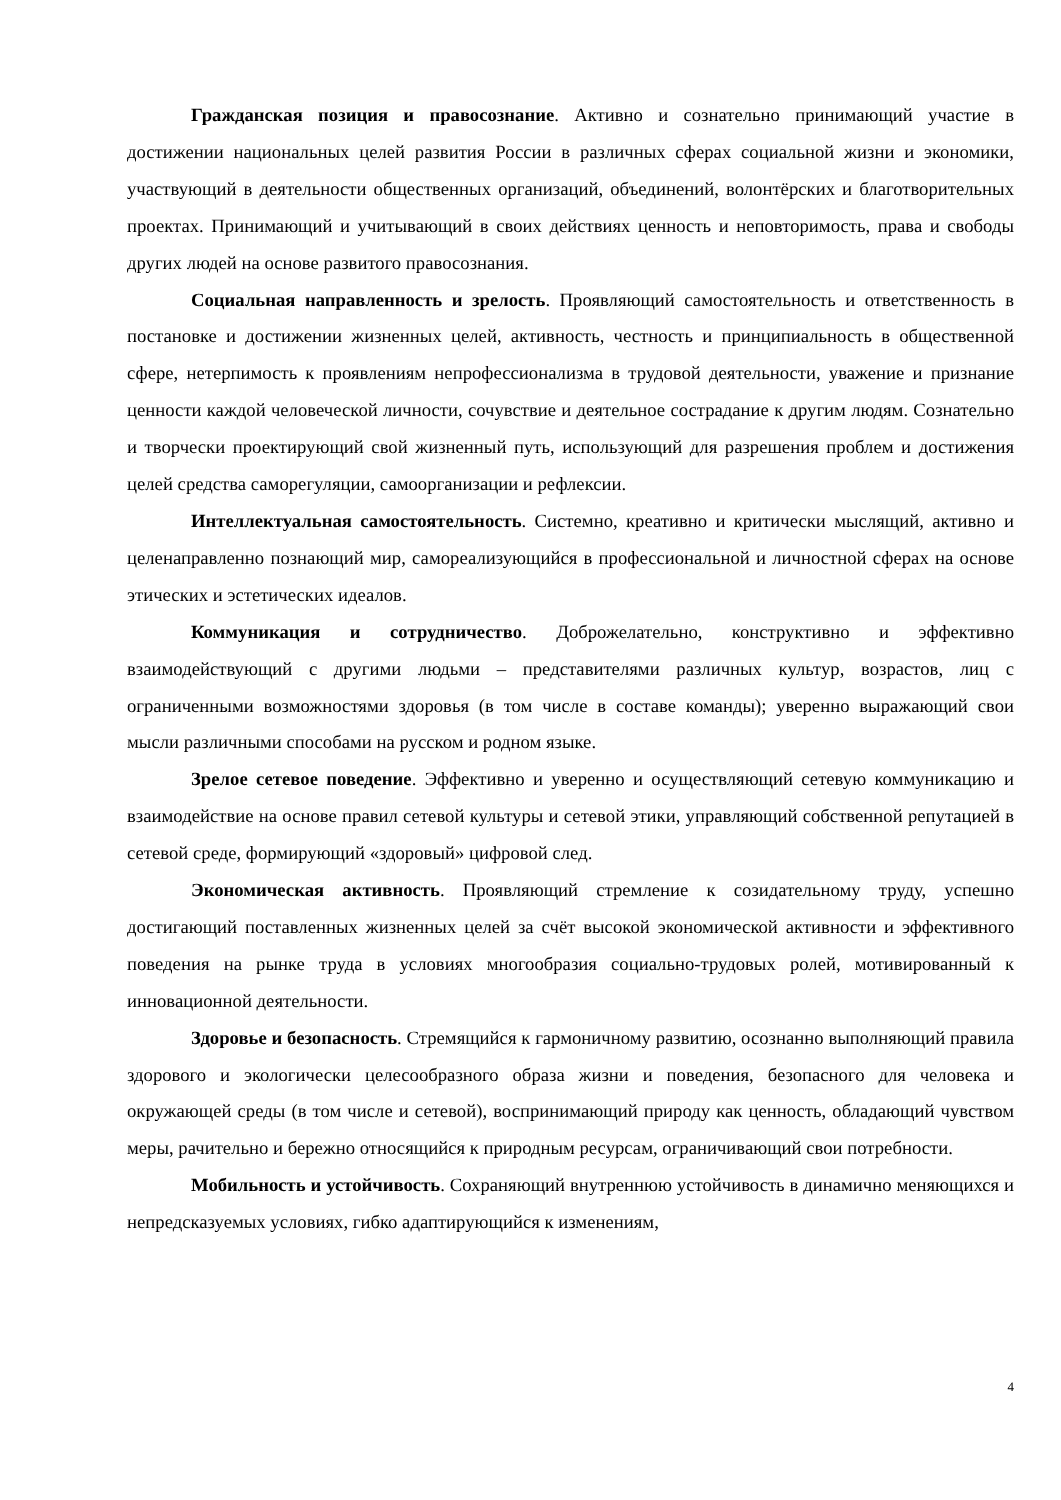Гражданская позиция и правосознание. Активно и сознательно принимающий участие в достижении национальных целей развития России в различных сферах социальной жизни и экономики, участвующий в деятельности общественных организаций, объединений, волонтёрских и благотворительных проектах. Принимающий и учитывающий в своих действиях ценность и неповторимость, права и свободы других людей на основе развитого правосознания.
Социальная направленность и зрелость. Проявляющий самостоятельность и ответственность в постановке и достижении жизненных целей, активность, честность и принципиальность в общественной сфере, нетерпимость к проявлениям непрофессионализма в трудовой деятельности, уважение и признание ценности каждой человеческой личности, сочувствие и деятельное сострадание к другим людям. Сознательно и творчески проектирующий свой жизненный путь, использующий для разрешения проблем и достижения целей средства саморегуляции, самоорганизации и рефлексии.
Интеллектуальная самостоятельность. Системно, креативно и критически мыслящий, активно и целенаправленно познающий мир, самореализующийся в профессиональной и личностной сферах на основе этических и эстетических идеалов.
Коммуникация и сотрудничество. Доброжелательно, конструктивно и эффективно взаимодействующий с другими людьми – представителями различных культур, возрастов, лиц с ограниченными возможностями здоровья (в том числе в составе команды); уверенно выражающий свои мысли различными способами на русском и родном языке.
Зрелое сетевое поведение. Эффективно и уверенно и осуществляющий сетевую коммуникацию и взаимодействие на основе правил сетевой культуры и сетевой этики, управляющий собственной репутацией в сетевой среде, формирующий «здоровый» цифровой след.
Экономическая активность. Проявляющий стремление к созидательному труду, успешно достигающий поставленных жизненных целей за счёт высокой экономической активности и эффективного поведения на рынке труда в условиях многообразия социально-трудовых ролей, мотивированный к инновационной деятельности.
Здоровье и безопасность. Стремящийся к гармоничному развитию, осознанно выполняющий правила здорового и экологически целесообразного образа жизни и поведения, безопасного для человека и окружающей среды (в том числе и сетевой), воспринимающий природу как ценность, обладающий чувством меры, рачительно и бережно относящийся к природным ресурсам, ограничивающий свои потребности.
Мобильность и устойчивость. Сохраняющий внутреннюю устойчивость в динамично меняющихся и непредсказуемых условиях, гибко адаптирующийся к изменениям,
4